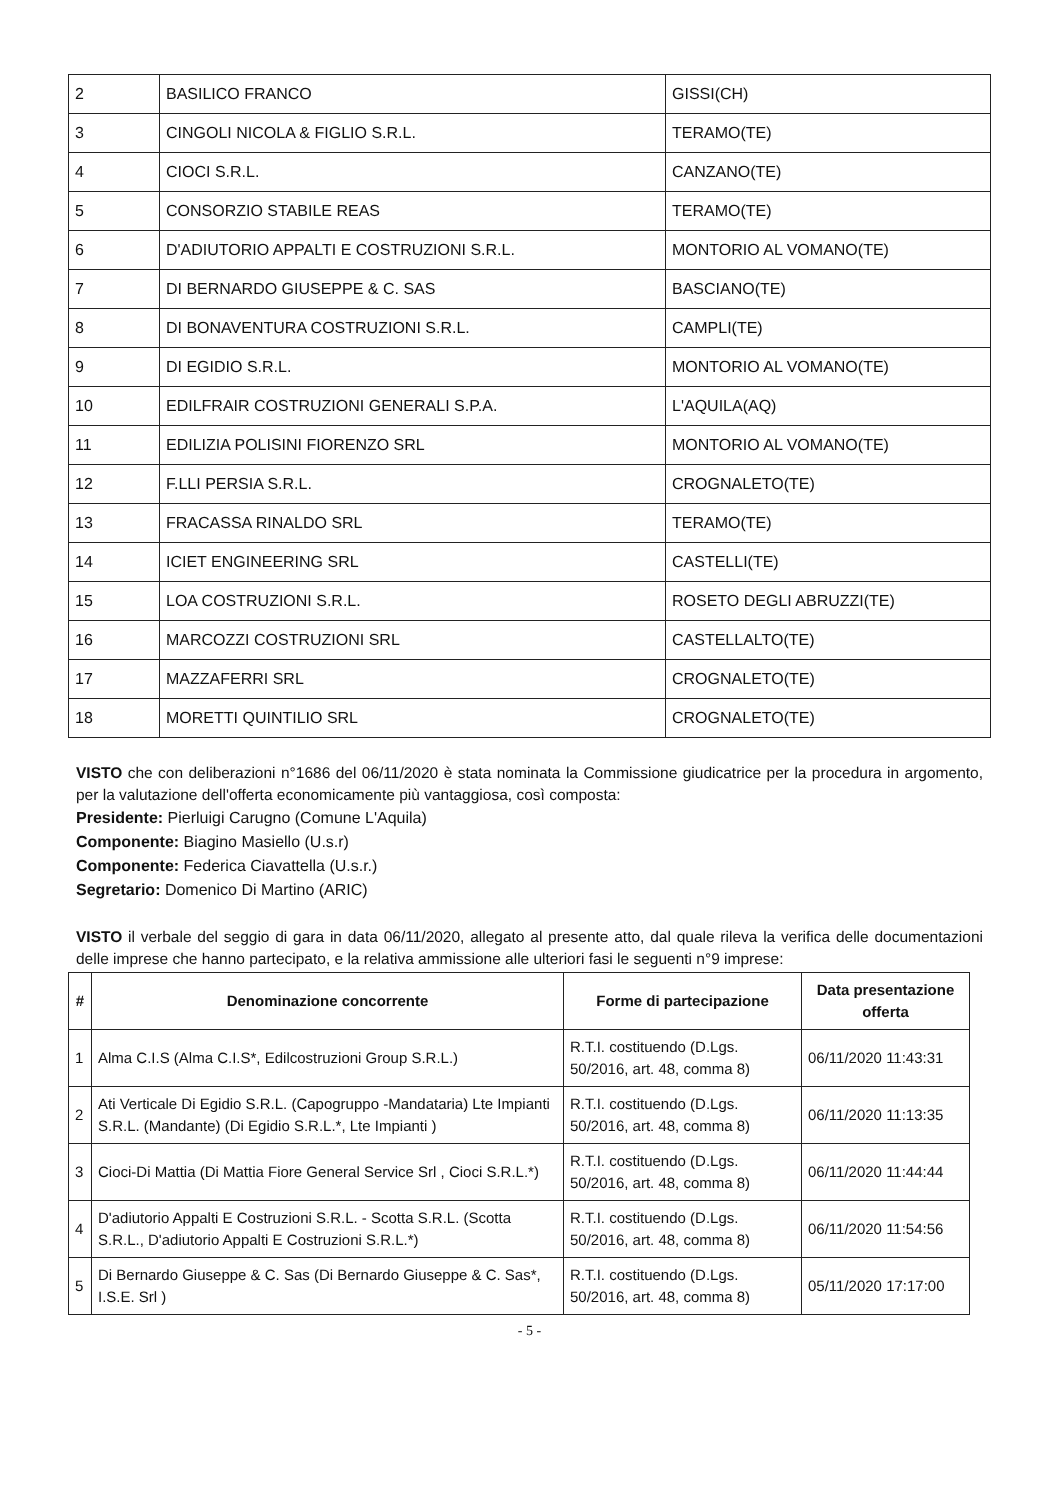| 2 | BASILICO FRANCO | GISSI(CH) |
| 3 | CINGOLI NICOLA & FIGLIO S.R.L. | TERAMO(TE) |
| 4 | CIOCI S.R.L. | CANZANO(TE) |
| 5 | CONSORZIO STABILE REAS | TERAMO(TE) |
| 6 | D'ADIUTORIO APPALTI E COSTRUZIONI S.R.L. | MONTORIO AL VOMANO(TE) |
| 7 | DI BERNARDO GIUSEPPE & C. SAS | BASCIANO(TE) |
| 8 | DI BONAVENTURA COSTRUZIONI S.R.L. | CAMPLI(TE) |
| 9 | DI EGIDIO S.R.L. | MONTORIO AL VOMANO(TE) |
| 10 | EDILFRAIR COSTRUZIONI GENERALI S.P.A. | L'AQUILA(AQ) |
| 11 | EDILIZIA POLISINI FIORENZO SRL | MONTORIO AL VOMANO(TE) |
| 12 | F.LLI PERSIA S.R.L. | CROGNALETO(TE) |
| 13 | FRACASSA RINALDO SRL | TERAMO(TE) |
| 14 | ICIET ENGINEERING SRL | CASTELLI(TE) |
| 15 | LOA COSTRUZIONI S.R.L. | ROSETO DEGLI ABRUZZI(TE) |
| 16 | MARCOZZI COSTRUZIONI SRL | CASTELLALTO(TE) |
| 17 | MAZZAFERRI SRL | CROGNALETO(TE) |
| 18 | MORETTI QUINTILIO SRL | CROGNALETO(TE) |
VISTO che con deliberazioni n°1686 del 06/11/2020 è stata nominata la Commissione giudicatrice per la procedura in argomento, per la valutazione dell'offerta economicamente più vantaggiosa, così composta:
Presidente: Pierluigi Carugno (Comune L'Aquila)
Componente: Biagino Masiello (U.s.r)
Componente: Federica Ciavattella (U.s.r.)
Segretario: Domenico Di Martino (ARIC)
VISTO il verbale del seggio di gara in data 06/11/2020, allegato al presente atto, dal quale rileva la verifica delle documentazioni delle imprese che hanno partecipato, e la relativa ammissione alle ulteriori fasi le seguenti n°9 imprese:
| # | Denominazione concorrente | Forme di partecipazione | Data presentazione offerta |
| --- | --- | --- | --- |
| 1 | Alma C.I.S (Alma C.I.S*, Edilcostruzioni Group S.R.L.) | R.T.I. costituendo (D.Lgs. 50/2016, art. 48, comma 8) | 06/11/2020 11:43:31 |
| 2 | Ati Verticale Di Egidio S.R.L. (Capogruppo -Mandataria) Lte Impianti S.R.L. (Mandante) (Di Egidio S.R.L.*, Lte Impianti ) | R.T.I. costituendo (D.Lgs. 50/2016, art. 48, comma 8) | 06/11/2020 11:13:35 |
| 3 | Cioci-Di Mattia (Di Mattia Fiore General Service Srl , Cioci S.R.L.*) | R.T.I. costituendo (D.Lgs. 50/2016, art. 48, comma 8) | 06/11/2020 11:44:44 |
| 4 | D'adiutorio Appalti E Costruzioni S.R.L. - Scotta S.R.L. (Scotta S.R.L., D'adiutorio Appalti E Costruzioni S.R.L.*) | R.T.I. costituendo (D.Lgs. 50/2016, art. 48, comma 8) | 06/11/2020 11:54:56 |
| 5 | Di Bernardo Giuseppe & C. Sas (Di Bernardo Giuseppe & C. Sas*, I.S.E. Srl ) | R.T.I. costituendo (D.Lgs. 50/2016, art. 48, comma 8) | 05/11/2020 17:17:00 |
- 5 -